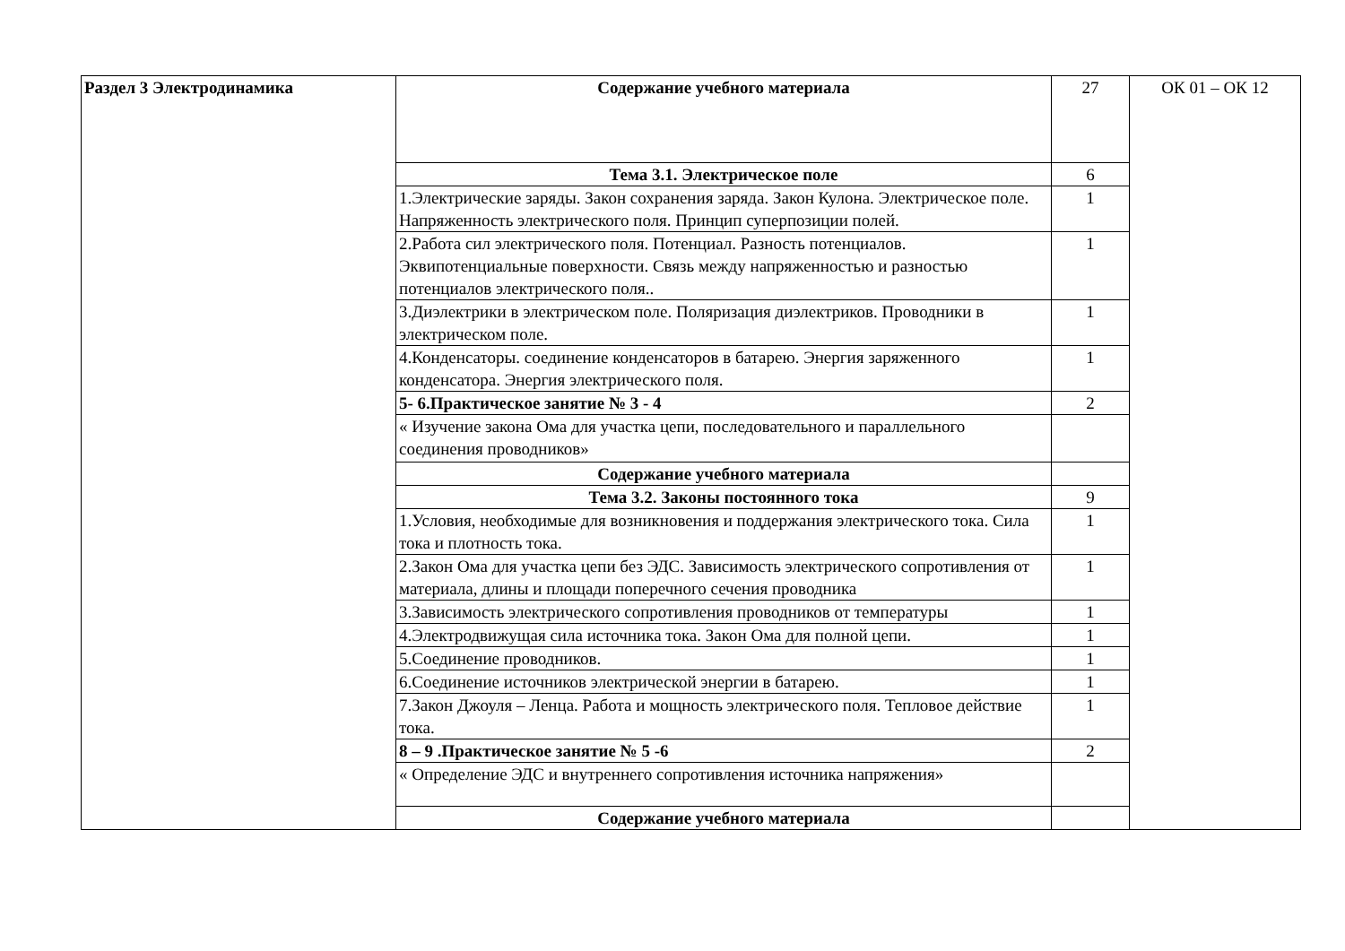| Раздел 3 Электродинамика | Содержание учебного материала | 27 | ОК 01 – ОК 12 |
| | Тема 3.1. Электрическое поле | 6 | |
| | 1.Электрические заряды. Закон сохранения заряда. Закон Кулона. Электрическое поле. Напряженность электрического поля. Принцип суперпозиции полей. | 1 | |
| | 2.Работа сил электрического поля. Потенциал. Разность потенциалов. Эквипотенциальные поверхности. Связь между напряженностью и разностью потенциалов электрического поля.. | 1 | |
| | 3.Диэлектрики в электрическом поле. Поляризация диэлектриков. Проводники в электрическом поле. | 1 | |
| | 4.Конденсаторы. соединение конденсаторов в батарею. Энергия заряженного конденсатора. Энергия электрического поля. | 1 | |
| | 5- 6.Практическое занятие № 3 - 4 | 2 | |
| | « Изучение закона Ома для участка цепи, последовательного и параллельного соединения проводников» | | |
| | Содержание учебного материала | | |
| | Тема 3.2. Законы постоянного тока | 9 | |
| | 1.Условия, необходимые для возникновения и поддержания электрического тока. Сила тока и плотность тока. | 1 | |
| | 2.Закон Ома для участка цепи без ЭДС. Зависимость электрического сопротивления от материала, длины и площади поперечного сечения проводника | 1 | |
| | 3.Зависимость электрического сопротивления проводников от температуры | 1 | |
| | 4.Электродвижущая сила источника тока. Закон Ома для полной цепи. | 1 | |
| | 5.Соединение проводников. | 1 | |
| | 6.Соединение источников электрической энергии в батарею. | 1 | |
| | 7.Закон Джоуля – Ленца. Работа и мощность электрического поля. Тепловое действие тока. | 1 | |
| | 8 – 9 .Практическое занятие № 5 -6 | 2 | |
| | « Определение ЭДС и внутреннего сопротивления источника напряжения» | | |
| | Содержание учебного материала | | |